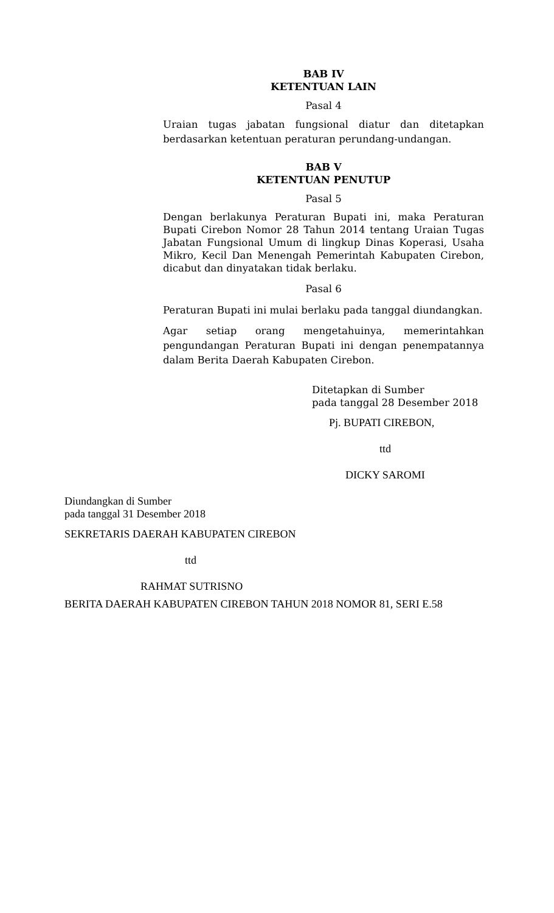BAB IV
KETENTUAN LAIN
Pasal 4
Uraian tugas jabatan fungsional diatur dan ditetapkan berdasarkan ketentuan peraturan perundang-undangan.
BAB V
KETENTUAN PENUTUP
Pasal 5
Dengan berlakunya Peraturan Bupati ini, maka Peraturan Bupati Cirebon Nomor 28 Tahun 2014 tentang Uraian Tugas Jabatan Fungsional Umum di lingkup Dinas Koperasi, Usaha Mikro, Kecil Dan Menengah Pemerintah Kabupaten Cirebon, dicabut dan dinyatakan tidak berlaku.
Pasal 6
Peraturan Bupati ini mulai berlaku pada tanggal diundangkan.
Agar setiap orang mengetahuinya, memerintahkan pengundangan Peraturan Bupati ini dengan penempatannya dalam Berita Daerah Kabupaten Cirebon.
Ditetapkan di Sumber
pada tanggal 28 Desember 2018
Pj. BUPATI CIREBON,
ttd
DICKY SAROMI
Diundangkan di Sumber
pada tanggal 31 Desember 2018
SEKRETARIS DAERAH KABUPATEN CIREBON
ttd
RAHMAT SUTRISNO
BERITA DAERAH KABUPATEN CIREBON TAHUN 2018 NOMOR 81, SERI E.58